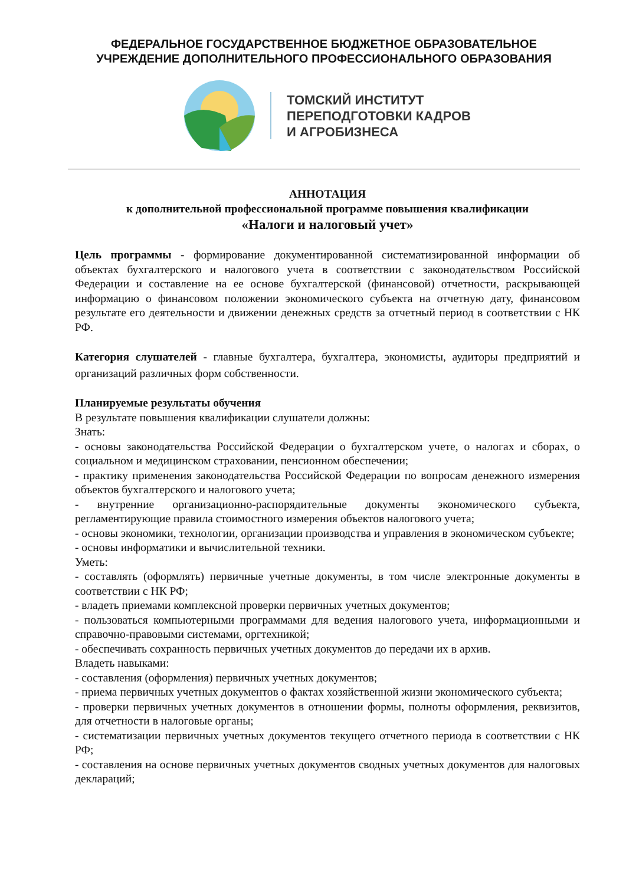ФЕДЕРАЛЬНОЕ ГОСУДАРСТВЕННОЕ БЮДЖЕТНОЕ ОБРАЗОВАТЕЛЬНОЕ
УЧРЕЖДЕНИЕ ДОПОЛНИТЕЛЬНОГО ПРОФЕССИОНАЛЬНОГО ОБРАЗОВАНИЯ
ТОМСКИЙ ИНСТИТУТ
ПЕРЕПОДГОТОВКИ КАДРОВ
И АГРОБИЗНЕСА
АННОТАЦИЯ
к дополнительной профессиональной программе повышения квалификации
«Налоги и налоговый учет»
Цель программы - формирование документированной систематизированной информации об объектах бухгалтерского и налогового учета в соответствии с законодательством Российской Федерации и составление на ее основе бухгалтерской (финансовой) отчетности, раскрывающей информацию о финансовом положении экономического субъекта на отчетную дату, финансовом результате его деятельности и движении денежных средств за отчетный период в соответствии с НК РФ.
Категория слушателей - главные бухгалтера, бухгалтера, экономисты, аудиторы предприятий и организаций различных форм собственности.
Планируемые результаты обучения
В результате повышения квалификации слушатели должны:
Знать:
- основы законодательства Российской Федерации о бухгалтерском учете, о налогах и сборах, о социальном и медицинском страховании, пенсионном обеспечении;
- практику применения законодательства Российской Федерации по вопросам денежного измерения объектов бухгалтерского и налогового учета;
- внутренние организационно-распорядительные документы экономического субъекта, регламентирующие правила стоимостного измерения объектов налогового учета;
- основы экономики, технологии, организации производства и управления в экономическом субъекте;
- основы информатики и вычислительной техники.
Уметь:
- составлять (оформлять) первичные учетные документы, в том числе электронные документы в соответствии с НК РФ;
- владеть приемами комплексной проверки первичных учетных документов;
- пользоваться компьютерными программами для ведения налогового учета, информационными и справочно-правовыми системами, оргтехникой;
- обеспечивать сохранность первичных учетных документов до передачи их в архив.
Владеть навыками:
- составления (оформления) первичных учетных документов;
- приема первичных учетных документов о фактах хозяйственной жизни экономического субъекта;
- проверки первичных учетных документов в отношении формы, полноты оформления, реквизитов, для отчетности в налоговые органы;
- систематизации первичных учетных документов текущего отчетного периода в соответствии с НК РФ;
- составления на основе первичных учетных документов сводных учетных документов для налоговых деклараций;